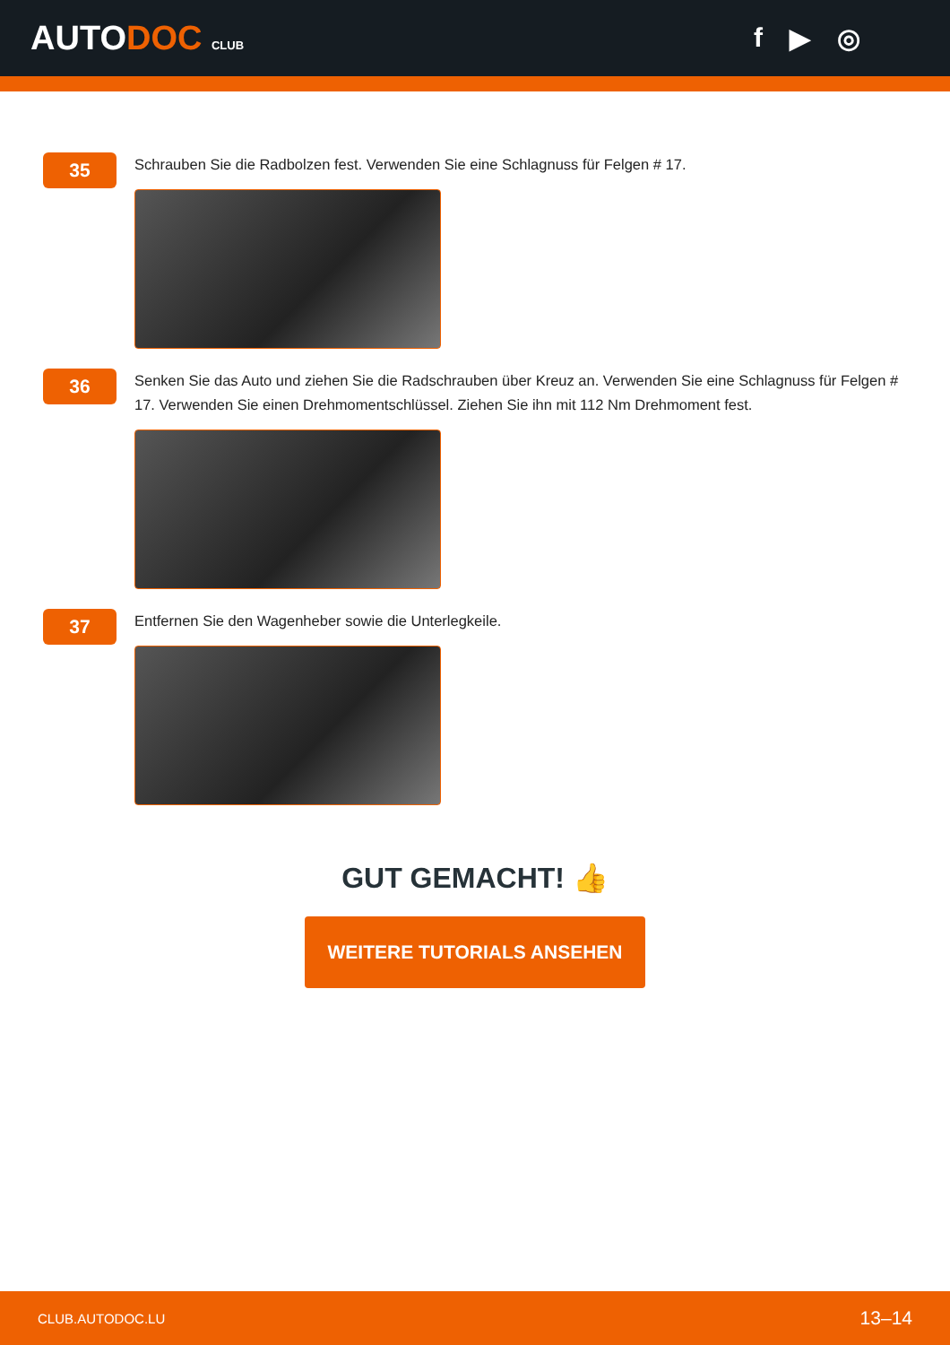AUTODOC CLUB
f ▶ ◎
35
Schrauben Sie die Radbolzen fest. Verwenden Sie eine Schlagnuss für Felgen # 17.
36
Senken Sie das Auto und ziehen Sie die Radschrauben über Kreuz an. Verwenden Sie eine Schlagnuss für Felgen # 17. Verwenden Sie einen Drehmomentschlüssel. Ziehen Sie ihn mit 112 Nm Drehmoment fest.
37
Entfernen Sie den Wagenheber sowie die Unterlegkeile.
GUT GEMACHT! 👍
WEITERE TUTORIALS ANSEHEN
CLUB.AUTODOC.LU 13–14